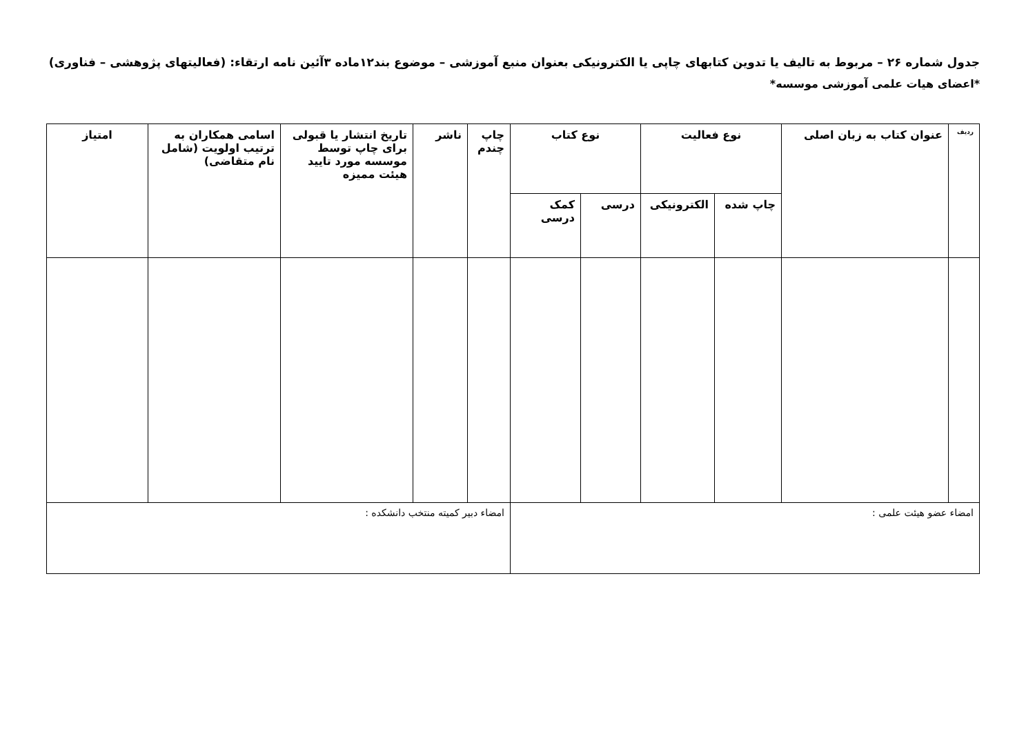جدول شماره ۲۶ – مربوط به تالیف یا تدوین کتابهای چاپی یا الکترونیکی بعنوان منبع آموزشی – موضوع بند۱۲ماده ۳آئین نامه ارتقاء: (فعالیتهای پژوهشی – فناوری)
*اعضای هیات علمی آموزشی موسسه*
| ردیف | عنوان کتاب به زبان اصلی | نوع فعالیت | | نوع کتاب | | چاپ چندم | ناشر | تاریخ انتشار یا قبولی برای چاپ توسط موسسه مورد تایید هیئت ممیزه | اسامی همکاران به ترتیب اولویت (شامل نام متقاضی) | امتیاز |
| --- | --- | --- | --- | --- | --- | --- | --- | --- | --- | --- |
| | | چاپ شده | الکترونیکی | درسی | کمک درسی | | | | | |
| امضاء عضو هیئت علمی : | | | | | | امضاء دبیر کمیته منتخب دانشکده : | | | | |